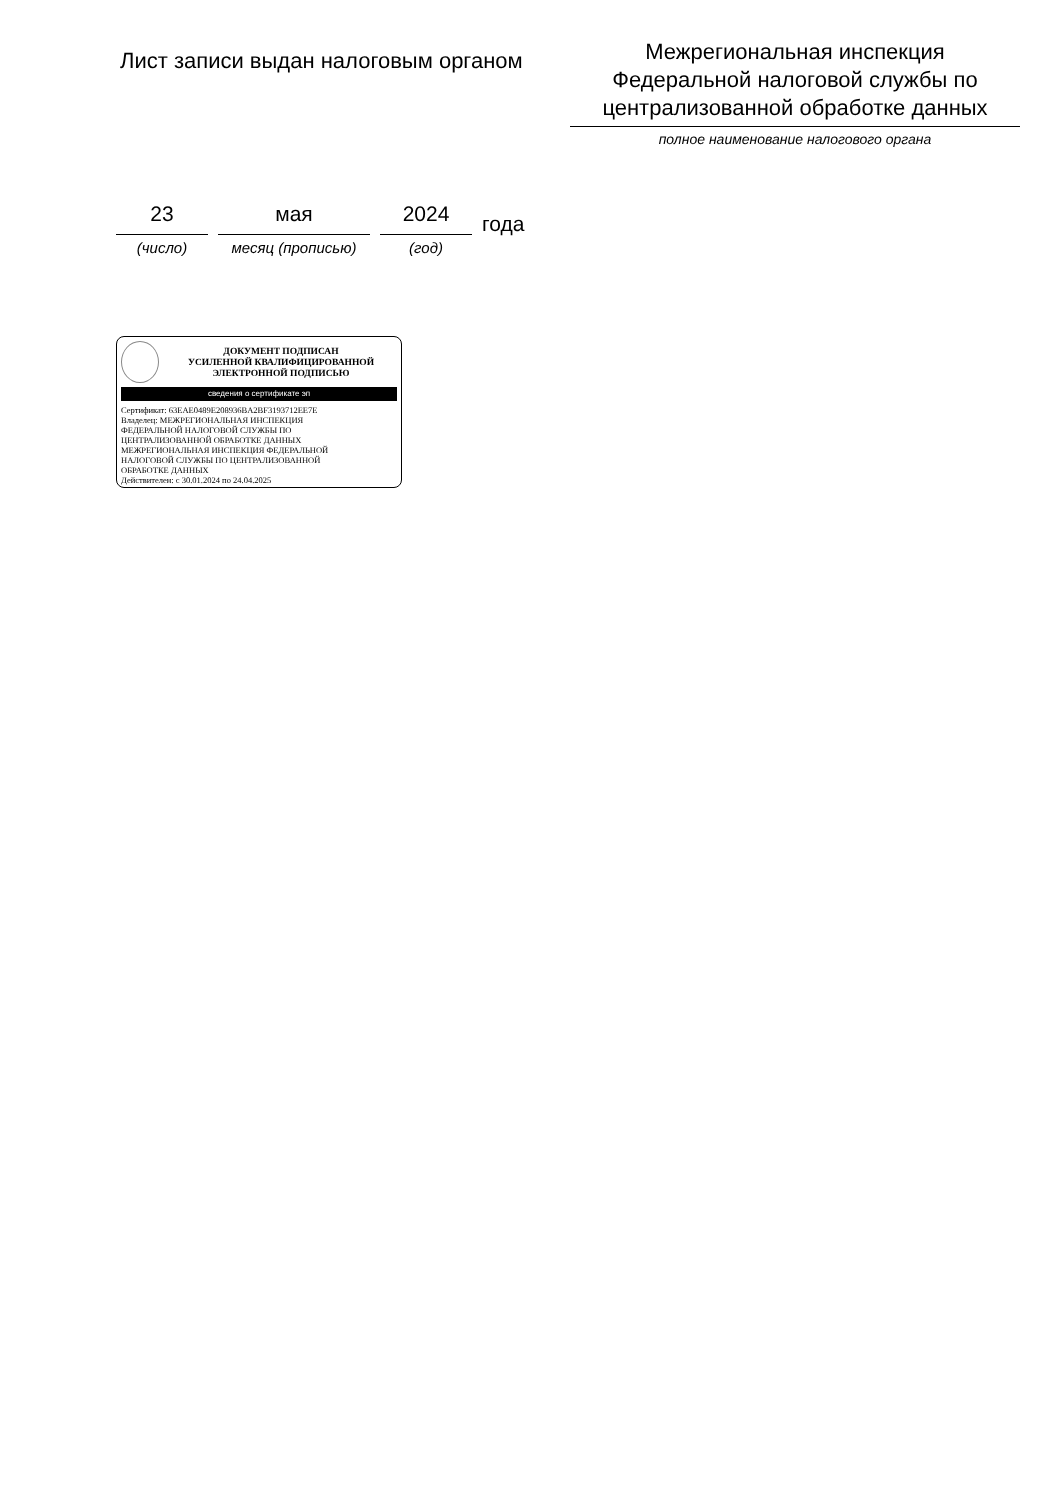Лист записи выдан налоговым органом
Межрегиональная инспекция
Федеральной налоговой службы по
централизованной обработке данных
полное наименование налогового органа
23
(число)
мая
месяц (прописью)
2024
(год)
года
ДОКУМЕНТ ПОДПИСАН
УСИЛЕННОЙ КВАЛИФИЦИРОВАННОЙ
ЭЛЕКТРОННОЙ ПОДПИСЬЮ
сведения о сертификате эп
Сертификат: 63EAE0489E208936BA2BF3193712EE7E
Владелец: МЕЖРЕГИОНАЛЬНАЯ ИНСПЕКЦИЯ
ФЕДЕРАЛЬНОЙ НАЛОГОВОЙ СЛУЖБЫ ПО
ЦЕНТРАЛИЗОВАННОЙ ОБРАБОТКЕ ДАННЫХ
МЕЖРЕГИОНАЛЬНАЯ ИНСПЕКЦИЯ ФЕДЕРАЛЬНОЙ
НАЛОГОВОЙ СЛУЖБЫ ПО ЦЕНТРАЛИЗОВАННОЙ
ОБРАБОТКЕ ДАННЫХ
Действителен: с 30.01.2024 по 24.04.2025